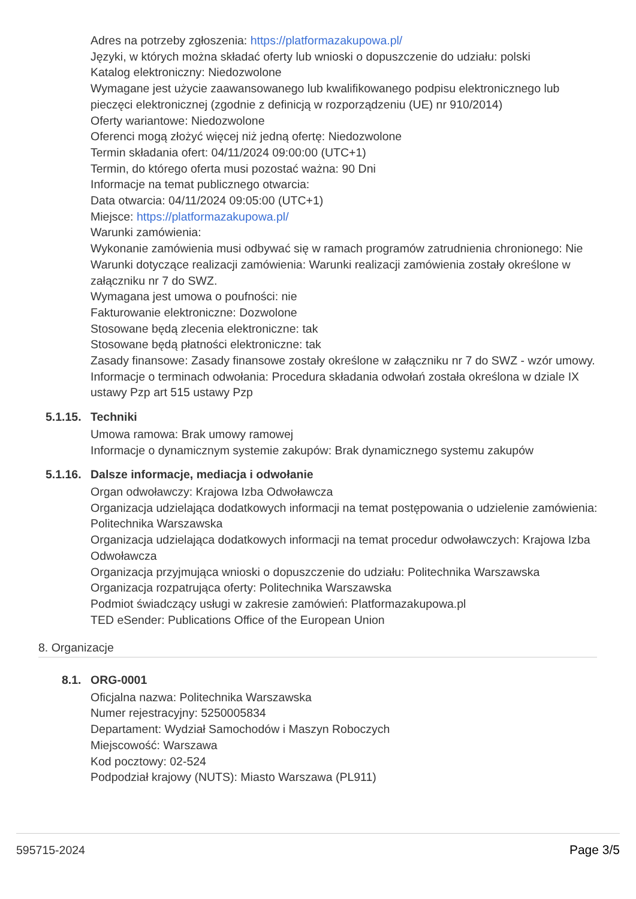Adres na potrzeby zgłoszenia: https://platformazakupowa.pl/
Języki, w których można składać oferty lub wnioski o dopuszczenie do udziału: polski
Katalog elektroniczny: Niedozwolone
Wymagane jest użycie zaawansowanego lub kwalifikowanego podpisu elektronicznego lub pieczęci elektronicznej (zgodnie z definicją w rozporządzeniu (UE) nr 910/2014)
Oferty wariantowe: Niedozwolone
Oferenci mogą złożyć więcej niż jedną ofertę: Niedozwolone
Termin składania ofert: 04/11/2024 09:00:00 (UTC+1)
Termin, do którego oferta musi pozostać ważna: 90 Dni
Informacje na temat publicznego otwarcia:
Data otwarcia: 04/11/2024 09:05:00 (UTC+1)
Miejsce: https://platformazakupowa.pl/
Warunki zamówienia:
Wykonanie zamówienia musi odbywać się w ramach programów zatrudnienia chronionego: Nie
Warunki dotyczące realizacji zamówienia: Warunki realizacji zamówienia zostały określone w załączniku nr 7 do SWZ.
Wymagana jest umowa o poufności: nie
Fakturowanie elektroniczne: Dozwolone
Stosowane będą zlecenia elektroniczne: tak
Stosowane będą płatności elektroniczne: tak
Zasady finansowe: Zasady finansowe zostały określone w załączniku nr 7 do SWZ - wzór umowy.
Informacje o terminach odwołania: Procedura składania odwołań została określona w dziale IX ustawy Pzp art 515 ustawy Pzp
5.1.15. Techniki
Umowa ramowa: Brak umowy ramowej
Informacje o dynamicznym systemie zakupów: Brak dynamicznego systemu zakupów
5.1.16. Dalsze informacje, mediacja i odwołanie
Organ odwoławczy: Krajowa Izba Odwoławcza
Organizacja udzielająca dodatkowych informacji na temat postępowania o udzielenie zamówienia: Politechnika Warszawska
Organizacja udzielająca dodatkowych informacji na temat procedur odwoławczych: Krajowa Izba Odwoławcza
Organizacja przyjmująca wnioski o dopuszczenie do udziału: Politechnika Warszawska
Organizacja rozpatrująca oferty: Politechnika Warszawska
Podmiot świadczący usługi w zakresie zamówień: Platformazakupowa.pl
TED eSender: Publications Office of the European Union
8. Organizacje
8.1. ORG-0001
Oficjalna nazwa: Politechnika Warszawska
Numer rejestracyjny: 5250005834
Departament: Wydział Samochodów i Maszyn Roboczych
Miejscowość: Warszawa
Kod pocztowy: 02-524
Podpodział krajowy (NUTS): Miasto Warszawa (PL911)
595715-2024 Page 3/5